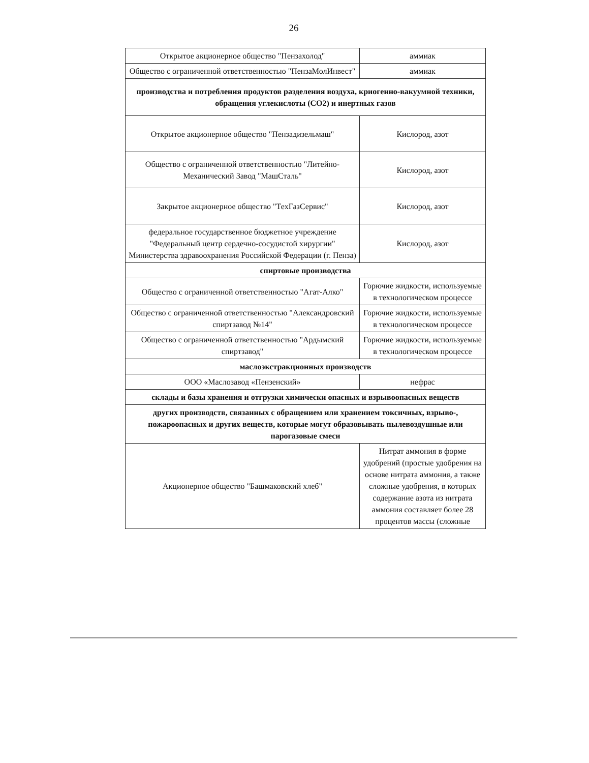26
| Открытое акционерное общество "Пензахолод" | аммиак |
| Общество с ограниченной ответственностью "ПензаМолИнвест" | аммиак |
| производства и потребления продуктов разделения воздуха, криогенно-вакуумной техники, обращения углекислоты (СО2) и инертных газов | |
| Открытое акционерное общество "Пензадизельмаш" | Кислород, азот |
| Общество с ограниченной ответственностью "Литейно-Механический Завод "МашСталь" | Кислород, азот |
| Закрытое акционерное общество "ТехГазСервис" | Кислород, азот |
| федеральное государственное бюджетное учреждение "Федеральный центр сердечно-сосудистой хирургии" Министерства здравоохранения Российской Федерации (г. Пенза) | Кислород, азот |
| спиртовые производства | |
| Общество с ограниченной ответственностью "Агат-Алко" | Горючие жидкости, используемые в технологическом процессе |
| Общество с ограниченной ответственностью "Александровский спиртзавод №14" | Горючие жидкости, используемые в технологическом процессе |
| Общество с ограниченной ответственностью "Ардымский спиртзавод" | Горючие жидкости, используемые в технологическом процессе |
| маслоэкстракционных производств | |
| ООО «Маслозавод «Пензенский» | нефрас |
| склады и базы хранения и отгрузки химически опасных и взрывоопасных веществ | |
| других производств, связанных с обращением или хранением токсичных, взрыво-, пожароопасных и других веществ, которые могут образовывать пылевоздушные или парогазовые смеси | |
| Акционерное общество "Башмаковский хлеб" | Нитрат аммония в форме удобрений (простые удобрения на основе нитрата аммония, а также сложные удобрения, в которых содержание азота из нитрата аммония составляет более 28 процентов массы (сложные |